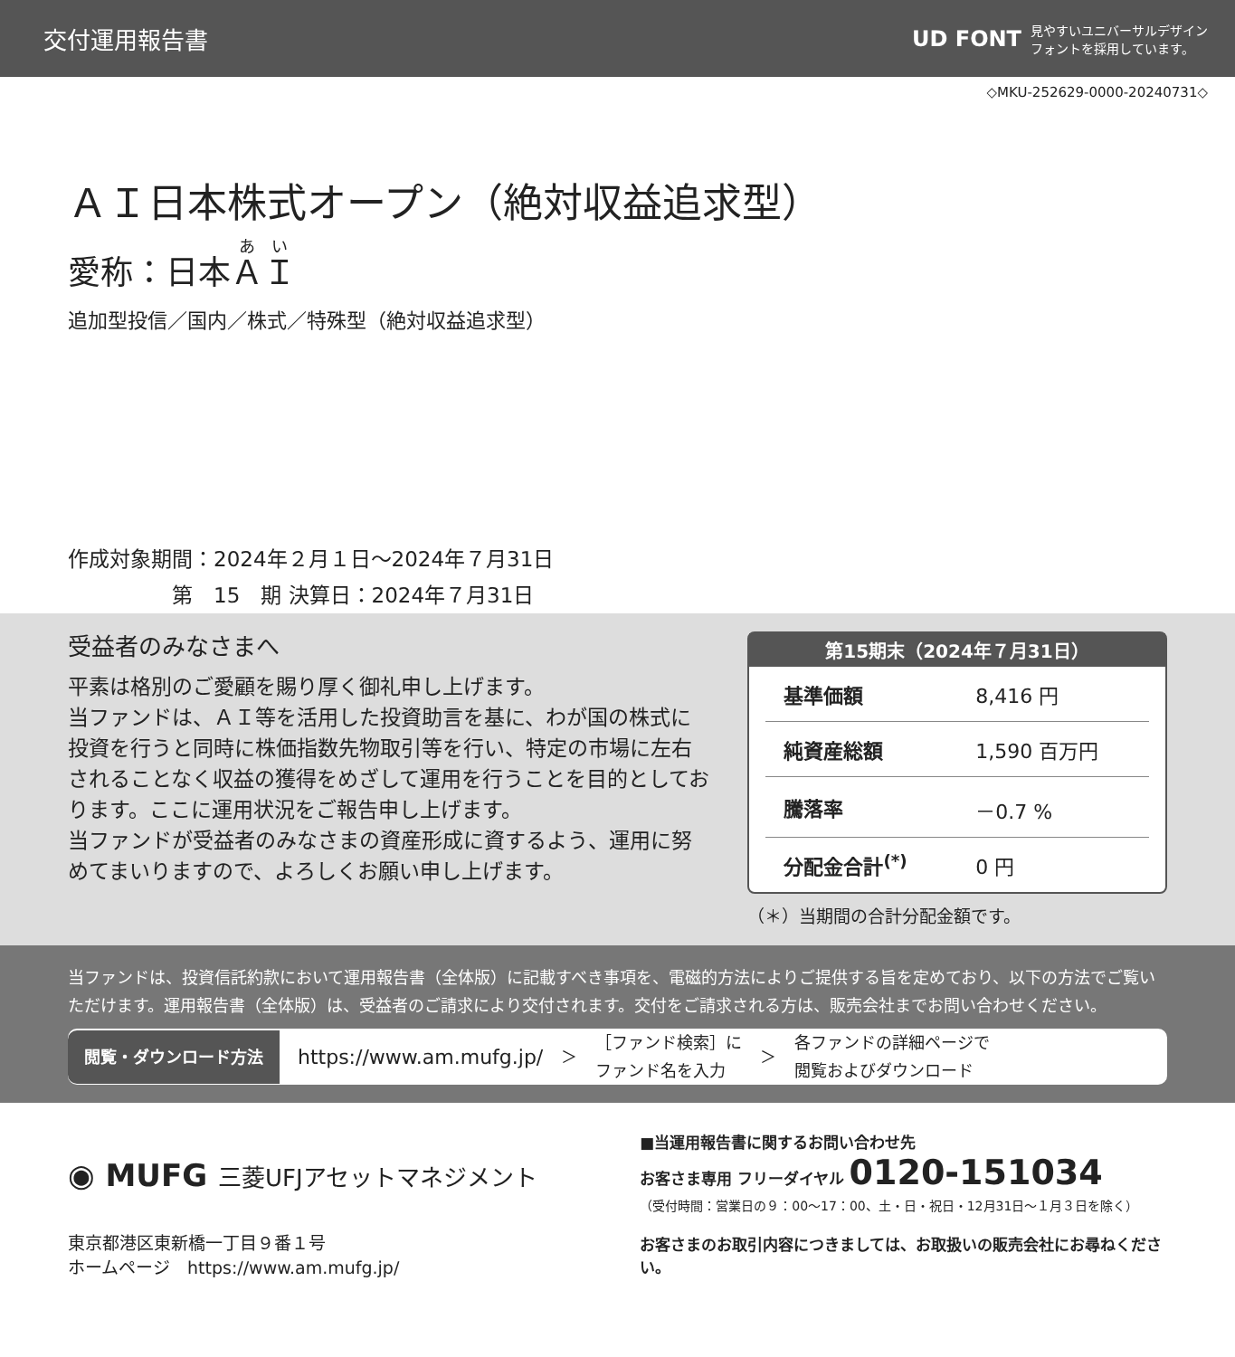交付運用報告書
UD FONT 見やすいユニバーサルデザイン
フォントを採用しています。
◇MKU-252629-0000-20240731◇
ＡＩ日本株式オープン（絶対収益追求型）
愛称：日本ＡＩ
追加型投信／国内／株式／特殊型（絶対収益追求型）
作成対象期間：2024年２月１日～2024年７月31日
　　　　　第　15　期 決算日：2024年７月31日
受益者のみなさまへ
平素は格別のご愛顧を賜り厚く御礼申し上げます。
当ファンドは、ＡＩ等を活用した投資助言を基に、わが国の株式に投資を行うと同時に株価指数先物取引等を行い、特定の市場に左右されることなく収益の獲得をめざして運用を行うことを目的としております。ここに運用状況をご報告申し上げます。
当ファンドが受益者のみなさまの資産形成に資するよう、運用に努めてまいりますので、よろしくお願い申し上げます。
第15期末（2024年７月31日）
| 基準価額 | 8,416 円 |
| 純資産総額 | 1,590 百万円 |
| 騰落率 | －0.7 % |
| 分配金合計<sup>(*)</sup> | 0 円 |
（＊）当期間の合計分配金額です。
当ファンドは、投資信託約款において運用報告書（全体版）に記載すべき事項を、電磁的方法によりご提供する旨を定めており、以下の方法でご覧いただけます。運用報告書（全体版）は、受益者のご請求により交付されます。交付をご請求される方は、販売会社までお問い合わせください。
閲覧・ダウンロード方法 https://www.am.mufg.jp/ ＞ ［ファンド検索］に
ファンド名を入力 ＞ 各ファンドの詳細ページで
閲覧およびダウンロード
◉ MUFG 三菱UFJアセットマネジメント
東京都港区東新橋一丁目９番１号
ホームページ　https://www.am.mufg.jp/
■当運用報告書に関するお問い合わせ先
お客さま専用 フリーダイヤル 0120-151034
（受付時間：営業日の９：00～17：00、土・日・祝日・12月31日～１月３日を除く）
お客さまのお取引内容につきましては、お取扱いの販売会社にお尋ねください。